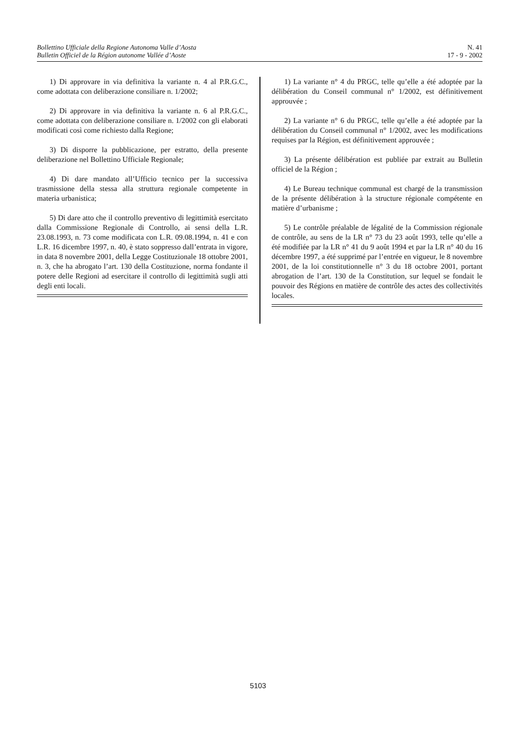Bollettino Ufficiale della Regione Autonoma Valle d’Aosta
Bulletin Officiel de la Région autonome Vallée d’Aoste
N. 41
17 - 9 - 2002
1) Di approvare in via definitiva la variante n. 4 al P.R.G.C., come adottata con deliberazione consiliare n. 1/2002;
2) Di approvare in via definitiva la variante n. 6 al P.R.G.C., come adottata con deliberazione consiliare n. 1/2002 con gli elaborati modificati così come richiesto dalla Regione;
3) Di disporre la pubblicazione, per estratto, della presente deliberazione nel Bollettino Ufficiale Regionale;
4) Di dare mandato all’Ufficio tecnico per la successiva trasmissione della stessa alla struttura regionale competente in materia urbanistica;
5) Di dare atto che il controllo preventivo di legittimità esercitato dalla Commissione Regionale di Controllo, ai sensi della L.R. 23.08.1993, n. 73 come modificata con L.R. 09.08.1994, n. 41 e con L.R. 16 dicembre 1997, n. 40, è stato soppresso dall’entrata in vigore, in data 8 novembre 2001, della Legge Costituzionale 18 ottobre 2001, n. 3, che ha abrogato l’art. 130 della Costituzione, norma fondante il potere delle Regioni ad esercitare il controllo di legittimità sugli atti degli enti locali.
1) La variante n° 4 du PRGC, telle qu’elle a été adoptée par la délibération du Conseil communal n° 1/2002, est définitivement approuvée ;
2) La variante n° 6 du PRGC, telle qu’elle a été adoptée par la délibération du Conseil communal n° 1/2002, avec les modifications requises par la Région, est définitivement approuvée ;
3) La présente délibération est publiée par extrait au Bulletin officiel de la Région ;
4) Le Bureau technique communal est chargé de la transmission de la présente délibération à la structure régionale compétente en matière d’urbanisme ;
5) Le contrôle préalable de légalité de la Commission régionale de contrôle, au sens de la LR n° 73 du 23 août 1993, telle qu’elle a été modifiée par la LR n° 41 du 9 août 1994 et par la LR n° 40 du 16 décembre 1997, a été supprimé par l’entrée en vigueur, le 8 novembre 2001, de la loi constitutionnelle n° 3 du 18 octobre 2001, portant abrogation de l’art. 130 de la Constitution, sur lequel se fondait le pouvoir des Régions en matière de contrôle des actes des collectivités locales.
5103